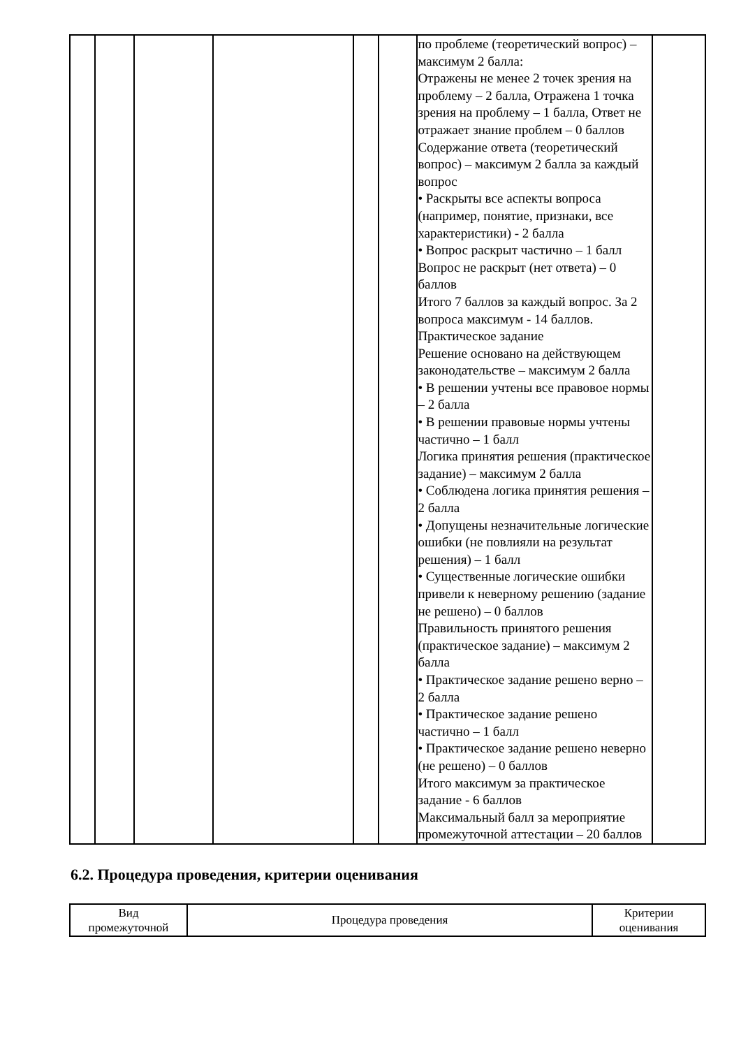| | | | | | | по проблеме (теоретический вопрос) – максимум 2 балла: Отражены не менее 2 точек зрения на проблему – 2 балла, Отражена 1 точка зрения на проблему – 1 балла, Ответ не отражает знание проблем – 0 баллов Содержание ответа (теоретический вопрос) – максимум 2 балла за каждый вопрос • Раскрыты все аспекты вопроса (например, понятие, признаки, все характеристики) - 2 балла • Вопрос раскрыт частично – 1 балл Вопрос не раскрыт (нет ответа) – 0 баллов Итого 7 баллов за каждый вопрос. За 2 вопроса максимум - 14 баллов. Практическое задание Решение основано на действующем законодательстве – максимум 2 балла • В решении учтены все правовое нормы – 2 балла • В решении правовые нормы учтены частично – 1 балл Логика принятия решения (практическое задание) – максимум 2 балла • Соблюдена логика принятия решения – 2 балла • Допущены незначительные логические ошибки (не повлияли на результат решения) – 1 балл • Существенные логические ошибки привели к неверному решению (задание не решено) – 0 баллов Правильность принятого решения (практическое задание) – максимум 2 балла • Практическое задание решено верно – 2 балла • Практическое задание решено частично – 1 балл • Практическое задание решено неверно (не решено) – 0 баллов Итого максимум за практическое задание - 6 баллов Максимальный балл за мероприятие промежуточной аттестации – 20 баллов | |
6.2. Процедура проведения, критерии оценивания
| Вид промежуточной | Процедура проведения | Критерии оценивания |
| --- | --- | --- |